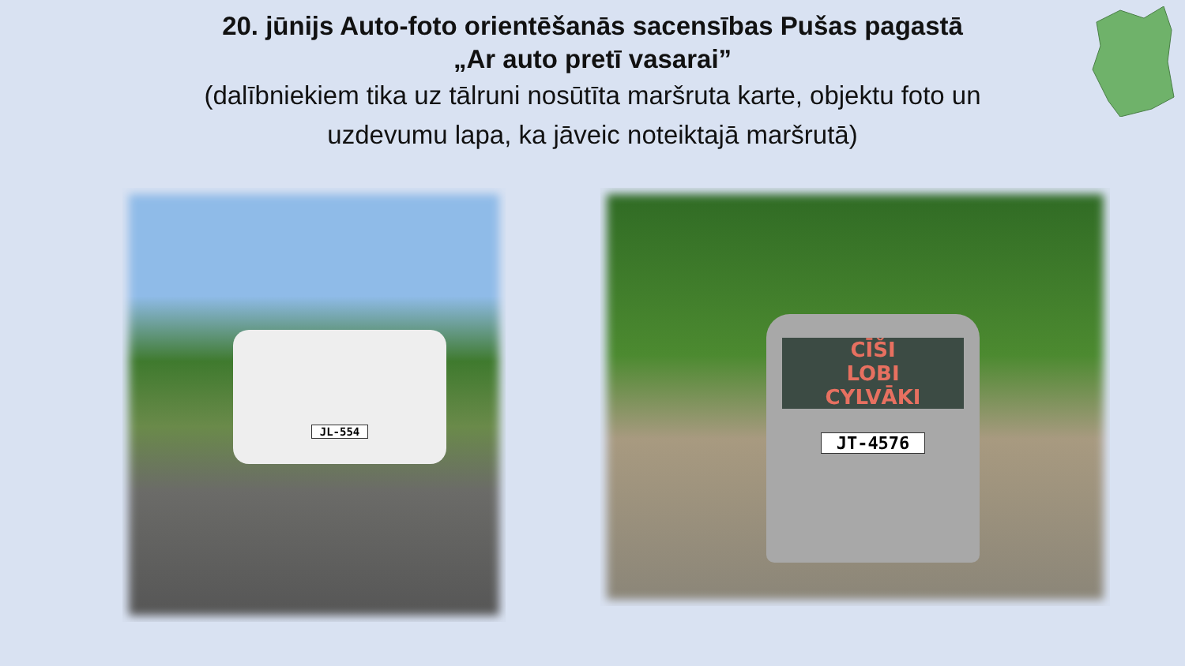20. jūnijs Auto-foto orientēšanās sacensības Pušas pagastā
„Ar auto pretī vasarai”
(dalībniekiem tika uz tālruni nosūtīta maršruta karte, objektu foto un
uzdevumu lapa, ka jāveic noteiktajā maršrutā)
JL-554
CĪŠI
LOBI
CYLVĀKI
JT-4576